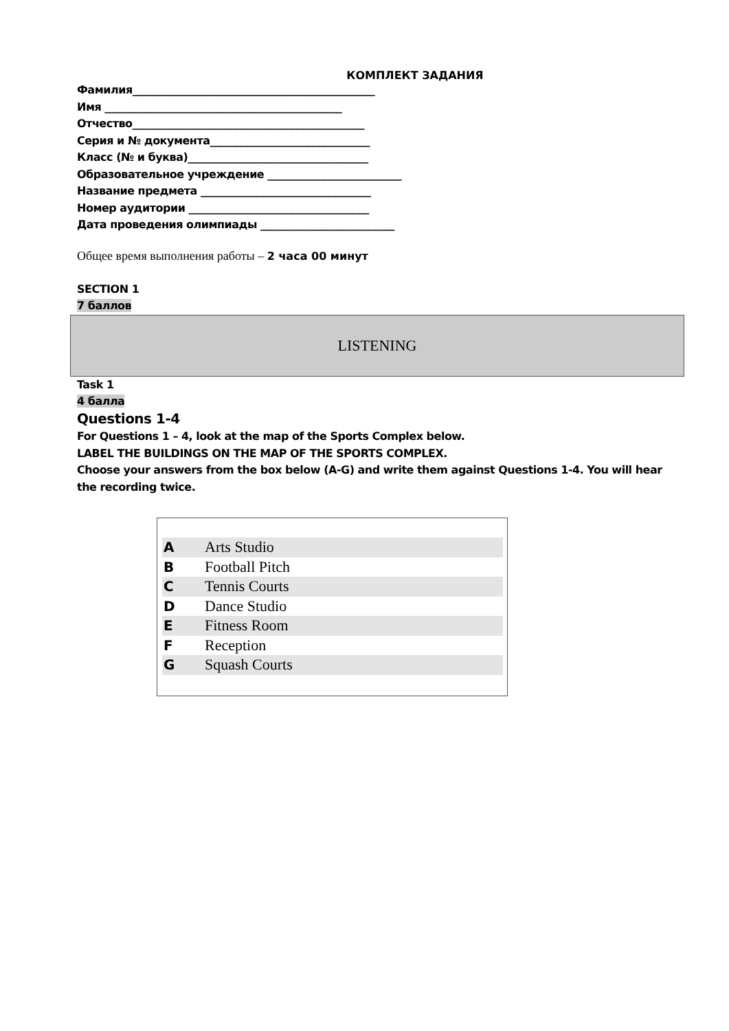КОМПЛЕКТ ЗАДАНИЯ
Фамилия_______________________________________________
Имя ______________________________________________
Отчество_____________________________________________
Серия и № документа_______________________________
Класс (№ и буква)___________________________________
Образовательное учреждение __________________________
Название предмета _________________________________
Номер аудитории ___________________________________
Дата проведения олимпиады __________________________
Общее время выполнения работы – 2 часа 00 минут
SECTION 1
7 баллов
LISTENING
Task 1
4 балла
Questions 1-4
For Questions 1 – 4, look at the map of the Sports Complex below.
LABEL THE BUILDINGS ON THE MAP OF THE SPORTS COMPLEX.
Choose your answers from the box below (A-G) and write them against Questions 1-4. You will hear the recording twice.
| A | Arts Studio |
| B | Football Pitch |
| C | Tennis Courts |
| D | Dance Studio |
| E | Fitness Room |
| F | Reception |
| G | Squash Courts |